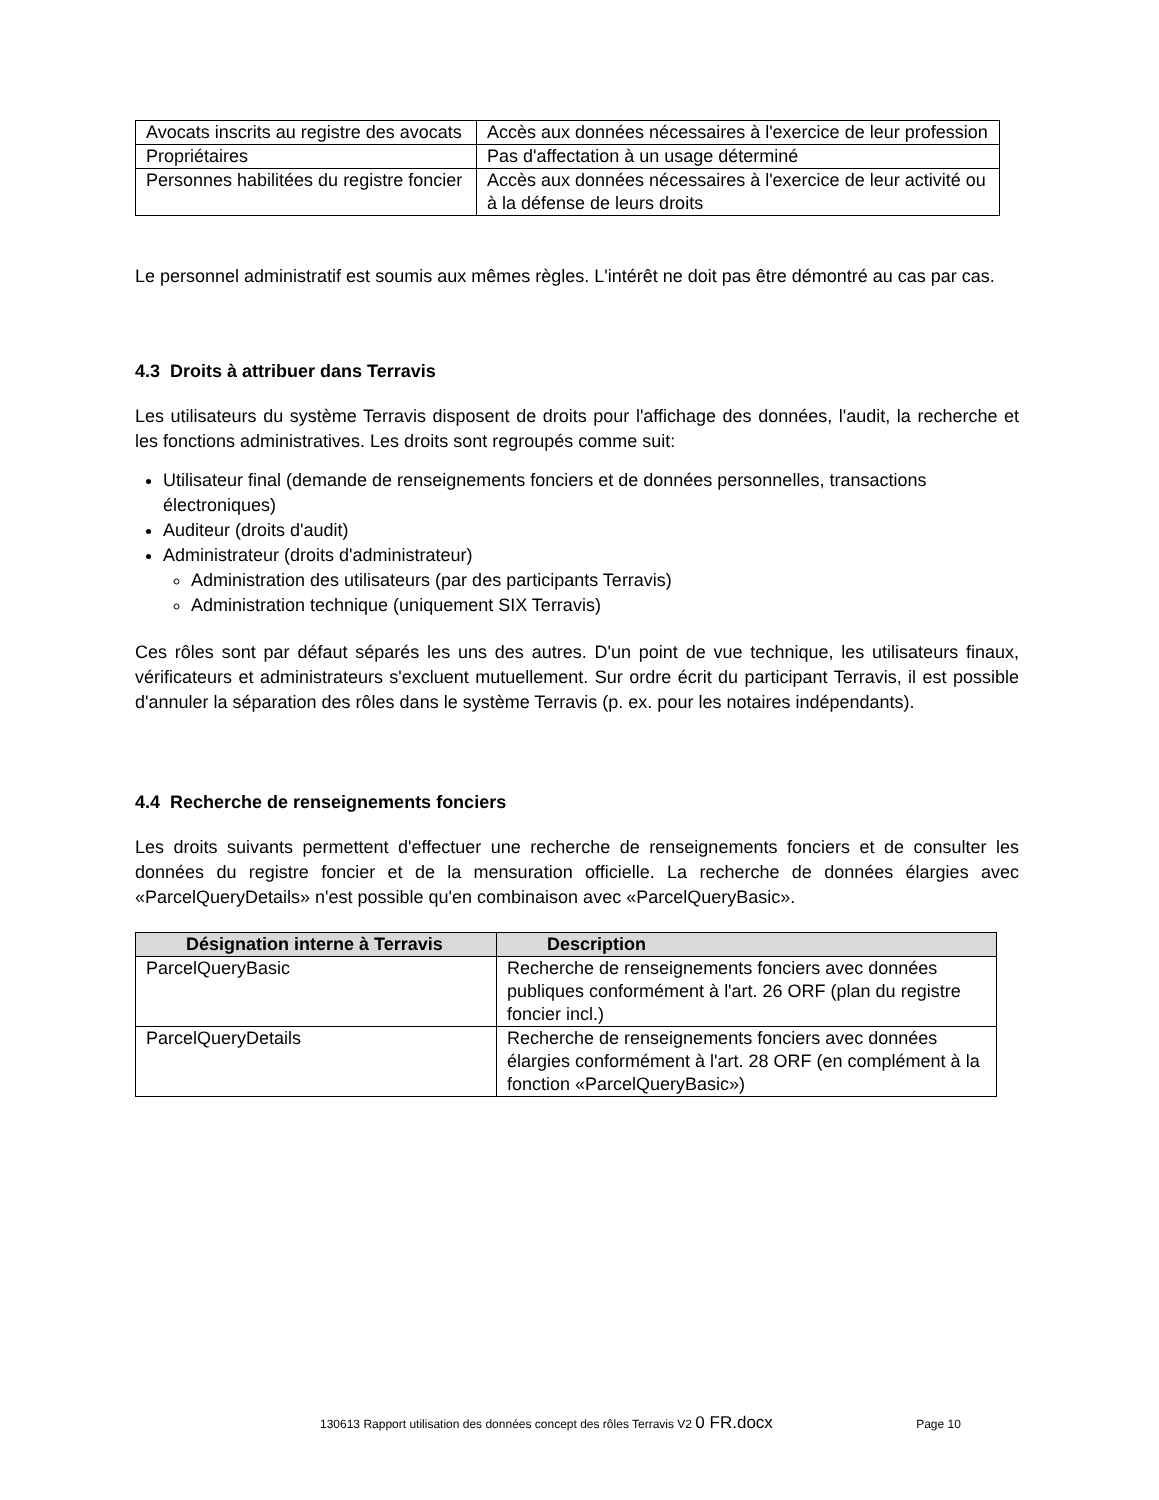| Avocats inscrits au registre des avocats | Accès aux données nécessaires à l'exercice de leur profession |
| Propriétaires | Pas d'affectation à un usage déterminé |
| Personnes habilitées du registre foncier | Accès aux données nécessaires à l'exercice de leur activité ou à la défense de leurs droits |
Le personnel administratif est soumis aux mêmes règles. L'intérêt ne doit pas être démontré au cas par cas.
4.3 Droits à attribuer dans Terravis
Les utilisateurs du système Terravis disposent de droits pour l'affichage des données, l'audit, la recherche et les fonctions administratives. Les droits sont regroupés comme suit:
Utilisateur final (demande de renseignements fonciers et de données personnelles, transactions électroniques)
Auditeur (droits d'audit)
Administrateur (droits d'administrateur)
Administration des utilisateurs (par des participants Terravis)
Administration technique (uniquement SIX Terravis)
Ces rôles sont par défaut séparés les uns des autres. D'un point de vue technique, les utilisateurs finaux, vérificateurs et administrateurs s'excluent mutuellement. Sur ordre écrit du participant Terravis, il est possible d'annuler la séparation des rôles dans le système Terravis (p. ex. pour les notaires indépendants).
4.4 Recherche de renseignements fonciers
Les droits suivants permettent d'effectuer une recherche de renseignements fonciers et de consulter les données du registre foncier et de la mensuration officielle. La recherche de données élargies avec «ParcelQueryDetails» n'est possible qu'en combinaison avec «ParcelQueryBasic».
| Désignation interne à Terravis | Description |
| --- | --- |
| ParcelQueryBasic | Recherche de renseignements fonciers avec données publiques conformément à l'art. 26 ORF (plan du registre foncier incl.) |
| ParcelQueryDetails | Recherche de renseignements fonciers avec données élargies conformément à l'art. 28 ORF (en complément à la fonction «ParcelQueryBasic») |
130613 Rapport utilisation des données concept des rôles Terravis V2 0 FR.docx Page 10